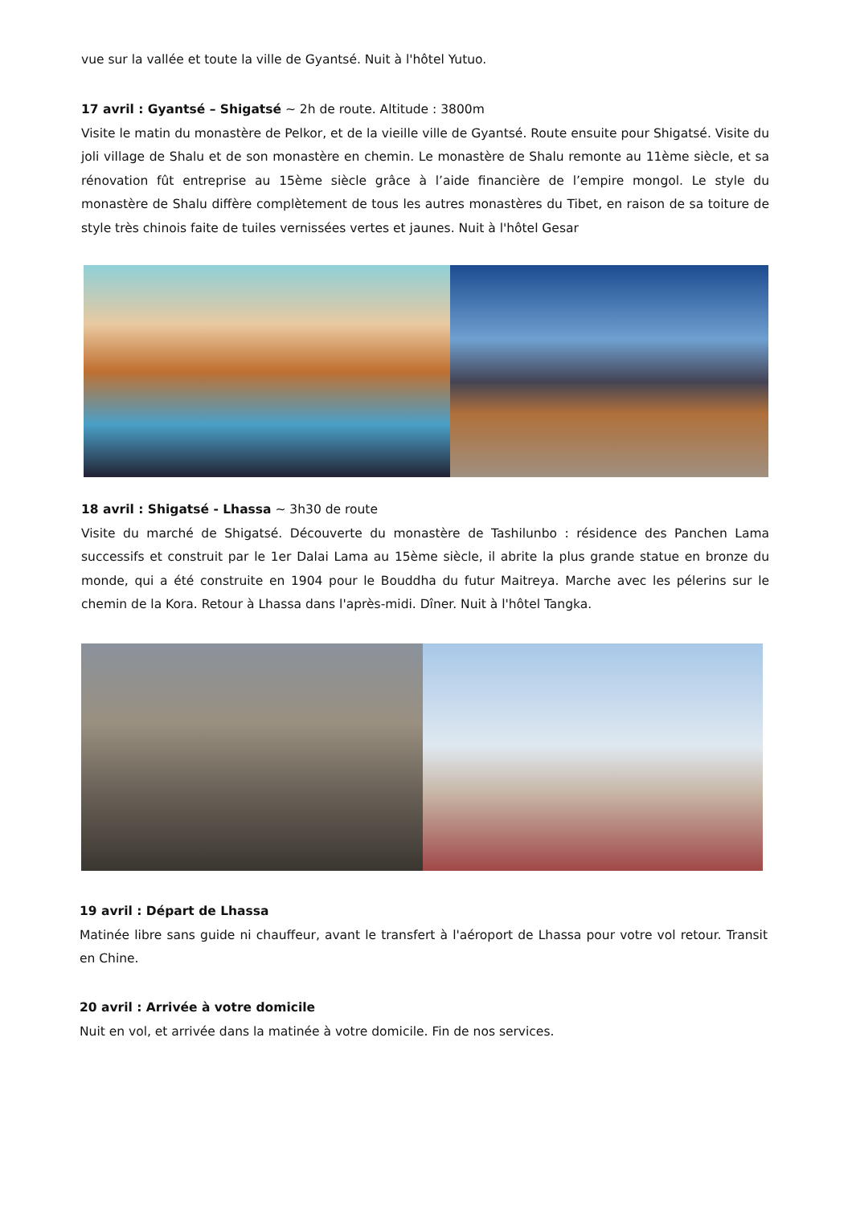vue sur la vallée et toute la ville de Gyantsé. Nuit à l'hôtel Yutuo.
17 avril : Gyantsé – Shigatsé ~ 2h de route. Altitude : 3800m
Visite le matin du monastère de Pelkor, et de la vieille ville de Gyantsé. Route ensuite pour Shigatsé. Visite du joli village de Shalu et de son monastère en chemin. Le monastère de Shalu remonte au 11ème siècle, et sa rénovation fût entreprise au 15ème siècle grâce à l’aide financière de l’empire mongol. Le style du monastère de Shalu diffère complètement de tous les autres monastères du Tibet, en raison de sa toiture de style très chinois faite de tuiles vernissées vertes et jaunes. Nuit à l'hôtel Gesar
18 avril : Shigatsé - Lhassa ~ 3h30 de route
Visite du marché de Shigatsé. Découverte du monastère de Tashilunbo : résidence des Panchen Lama successifs et construit par le 1er Dalai Lama au 15ème siècle, il abrite la plus grande statue en bronze du monde, qui a été construite en 1904 pour le Bouddha du futur Maitreya. Marche avec les pélerins sur le chemin de la Kora. Retour à Lhassa dans l'après-midi. Dîner. Nuit à l'hôtel Tangka.
19 avril : Départ de Lhassa
Matinée libre sans guide ni chauffeur, avant le transfert à l'aéroport de Lhassa pour votre vol retour. Transit en Chine.
20 avril : Arrivée à votre domicile
Nuit en vol, et arrivée dans la matinée à votre domicile. Fin de nos services.